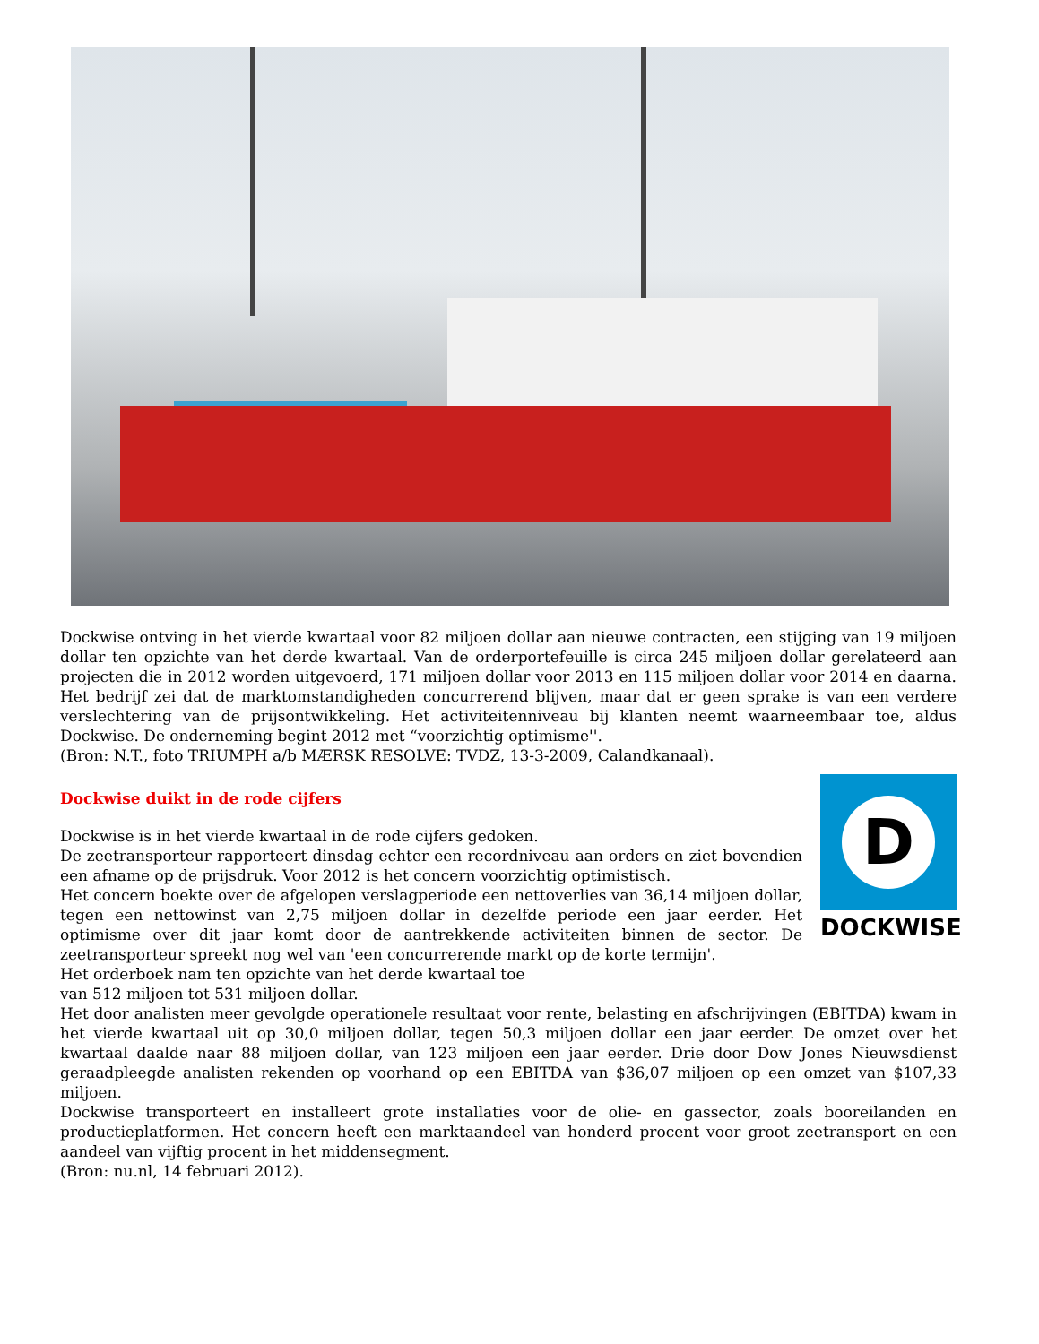Dockwise ontving in het vierde kwartaal voor 82 miljoen dollar aan nieuwe contracten, een stijging van 19 miljoen dollar ten opzichte van het derde kwartaal. Van de orderportefeuille is circa 245 miljoen dollar gerelateerd aan projecten die in 2012 worden uitgevoerd, 171 miljoen dollar voor 2013 en 115 miljoen dollar voor 2014 en daarna. Het bedrijf zei dat de marktomstandigheden concurrerend blijven, maar dat er geen sprake is van een verdere verslechtering van de prijsontwikkeling. Het activiteitenniveau bij klanten neemt waarneembaar toe, aldus Dockwise. De onderneming begint 2012 met “voorzichtig optimisme''.
(Bron: N.T., foto TRIUMPH a/b MÆRSK RESOLVE: TVDZ, 13-3-2009, Calandkanaal).
D
DOCKWISE
Dockwise duikt in de rode cijfers
Dockwise is in het vierde kwartaal in de rode cijfers gedoken.
De zeetransporteur rapporteert dinsdag echter een recordniveau aan orders en ziet bovendien een afname op de prijsdruk. Voor 2012 is het concern voorzichtig optimistisch.
Het concern boekte over de afgelopen verslagperiode een nettoverlies van 36,14 miljoen dollar, tegen een nettowinst van 2,75 miljoen dollar in dezelfde periode een jaar eerder. Het optimisme over dit jaar komt door de aantrekkende activiteiten binnen de sector. De zeetransporteur spreekt nog wel van 'een concurrerende markt op de korte termijn'.
Het orderboek nam ten opzichte van het derde kwartaal toe
van 512 miljoen tot 531 miljoen dollar.
Het door analisten meer gevolgde operationele resultaat voor rente, belasting en afschrijvingen (EBITDA) kwam in het vierde kwartaal uit op 30,0 miljoen dollar, tegen 50,3 miljoen dollar een jaar eerder. De omzet over het kwartaal daalde naar 88 miljoen dollar, van 123 miljoen een jaar eerder. Drie door Dow Jones Nieuwsdienst geraadpleegde analisten rekenden op voorhand op een EBITDA van $36,07 miljoen op een omzet van $107,33 miljoen.
Dockwise transporteert en installeert grote installaties voor de olie- en gassector, zoals booreilanden en productieplatformen. Het concern heeft een marktaandeel van honderd procent voor groot zeetransport en een aandeel van vijftig procent in het middensegment.
(Bron: nu.nl, 14 februari 2012).